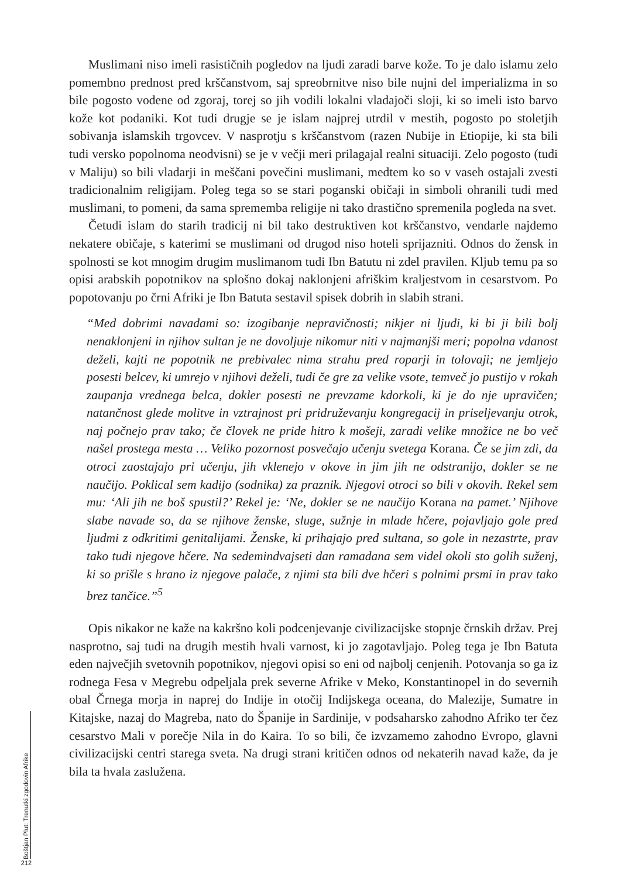Muslimani niso imeli rasističnih pogledov na ljudi zaradi barve kože. To je dalo islamu zelo pomembno prednost pred krščanstvom, saj spreobrnitve niso bile nujni del imperializma in so bile pogosto vodene od zgoraj, torej so jih vodili lokalni vladajoči sloji, ki so imeli isto barvo kože kot podaniki. Kot tudi drugje se je islam najprej utrdil v mestih, pogosto po stoletjih sobivanja islamskih trgovcev. V nasprotju s krščanstvom (razen Nubije in Etiopije, ki sta bili tudi versko popolnoma neodvisni) se je v večji meri prilagajal realni situaciji. Zelo pogosto (tudi v Maliju) so bili vladarji in meščani povečini muslimani, medtem ko so v vaseh ostajali zvesti tradicionalnim religijam. Poleg tega so se stari poganski običaji in simboli ohranili tudi med muslimani, to pomeni, da sama sprememba religije ni tako drastično spremenila pogleda na svet.
Četudi islam do starih tradicij ni bil tako destruktiven kot krščanstvo, vendarle najdemo nekatere običaje, s katerimi se muslimani od drugod niso hoteli sprijazniti. Odnos do žensk in spolnosti se kot mnogim drugim muslimanom tudi Ibn Batutu ni zdel pravilen. Kljub temu pa so opisi arabskih popotnikov na splošno dokaj naklonjeni afriškim kraljestvom in cesarstvom. Po popotovanju po črni Afriki je Ibn Batuta sestavil spisek dobrih in slabih strani.
“Med dobrimi navadami so: izogibanje nepravičnosti; nikjer ni ljudi, ki bi ji bili bolj nenaklonjeni in njihov sultan je ne dovoljuje nikomur niti v najmanjši meri; popolna vdanost deželi, kajti ne popotnik ne prebivalec nima strahu pred roparji in tolovaji; ne jemljejo posesti belcev, ki umrejo v njihovi deželi, tudi če gre za velike vsote, temveč jo pustijo v rokah zaupanja vrednega belca, dokler posesti ne prevzame kdorkoli, ki je do nje upravičen; natančnost glede molitve in vztrajnost pri pridruževanju kongregacij in priseljevanju otrok, naj počnejo prav tako; če človek ne pride hitro k mošeji, zaradi velike množice ne bo več našel prostega mesta … Veliko pozornost posvečajo učenju svetega Korana. Če se jim zdi, da otroci zaostajajo pri učenju, jih vklenejo v okove in jim jih ne odstranijo, dokler se ne naučijo. Poklical sem kadijo (sodnika) za praznik. Njegovi otroci so bili v okovih. Rekel sem mu: ‘Ali jih ne boš spustil?’ Rekel je: ‘Ne, dokler se ne naučijo Korana na pamet.’ Njihove slabe navade so, da se njihove ženske, sluge, sužnje in mlade hčere, pojavljajo gole pred ljudmi z odkritimi genitalijami. Ženske, ki prihajajo pred sultana, so gole in nezastrte, prav tako tudi njegove hčere. Na sedemindvajseti dan ramadana sem videl okoli sto golih suženj, ki so prišle s hrano iz njegove palače, z njimi sta bili dve hčeri s polnimi prsmi in prav tako brez tančice.”<sup>5</sup>
Opis nikakor ne kaže na kakršno koli podcenjevanje civilizacijske stopnje črnskih držav. Prej nasprotno, saj tudi na drugih mestih hvali varnost, ki jo zagotavljajo. Poleg tega je Ibn Batuta eden največjih svetovnih popotnikov, njegovi opisi so eni od najbolj cenjenih. Potovanja so ga iz rodnega Fesa v Megrebu odpeljala prek severne Afrike v Meko, Konstantinopel in do severnih obal Črnega morja in naprej do Indije in otočij Indijskega oceana, do Malezije, Sumatre in Kitajske, nazaj do Magreba, nato do Španije in Sardinije, v podsaharsko zahodno Afriko ter čez cesarstvo Mali v porečje Nila in do Kaira. To so bili, če izvzamemo zahodno Evropo, glavni civilizacijski centri starega sveta. Na drugi strani kritičen odnos od nekaterih navad kaže, da je bila ta hvala zaslužena.
Boštjan Plut: Trenutki zgodovin Afrike
212